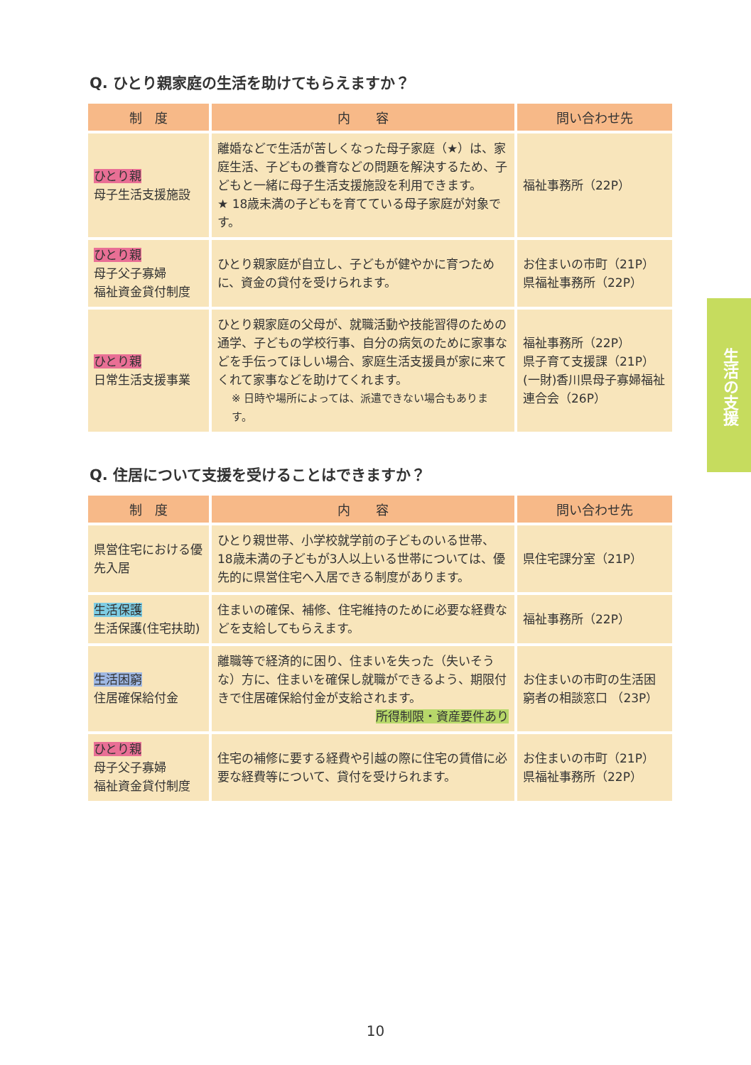Q. ひとり親家庭の生活を助けてもらえますか？
| 制 度 | 内 容 | 問い合わせ先 |
| --- | --- | --- |
| ひとり親 母子生活支援施設 | 離婚などで生活が苦しくなった母子家庭（★）は、家庭生活、子どもの養育などの問題を解決するため、子どもと一緒に母子生活支援施設を利用できます。 ★ 18歳未満の子どもを育てている母子家庭が対象です。 | 福祉事務所（22P） |
| ひとり親 母子父子寡婦 福祉資金貸付制度 | ひとり親家庭が自立し、子どもが健やかに育つために、資金の貸付を受けられます。 | お住まいの市町（21P） 県福祉事務所（22P） |
| ひとり親 日常生活支援事業 | ひとり親家庭の父母が、就職活動や技能習得のための通学、子どもの学校行事、自分の病気のために家事などを手伝ってほしい場合、家庭生活支援員が家に来てくれて家事などを助けてくれます。 ※ 日時や場所によっては、派遣できない場合もあります。 | 福祉事務所（22P） 県子育て支援課（21P） (一財)香川県母子寡婦福祉連合会（26P） |
Q. 住居について支援を受けることはできますか？
| 制 度 | 内 容 | 問い合わせ先 |
| --- | --- | --- |
| 県営住宅における優先入居 | ひとり親世帯、小学校就学前の子どものいる世帯、18歳未満の子どもが3人以上いる世帯については、優先的に県営住宅へ入居できる制度があります。 | 県住宅課分室（21P） |
| 生活保護 生活保護(住宅扶助) | 住まいの確保、補修、住宅維持のために必要な経費などを支給してもらえます。 | 福祉事務所（22P） |
| 生活困窮 住居確保給付金 | 離職等で経済的に困り、住まいを失った（失いそうな）方に、住まいを確保し就職ができるよう、期限付きで住居確保給付金が支給されます。 所得制限・資産要件あり | お住まいの市町の生活困窮者の相談窓口 （23P） |
| ひとり親 母子父子寡婦 福祉資金貸付制度 | 住宅の補修に要する経費や引越の際に住宅の賃借に必要な経費等について、貸付を受けられます。 | お住まいの市町（21P） 県福祉事務所（22P） |
生活の支援
10